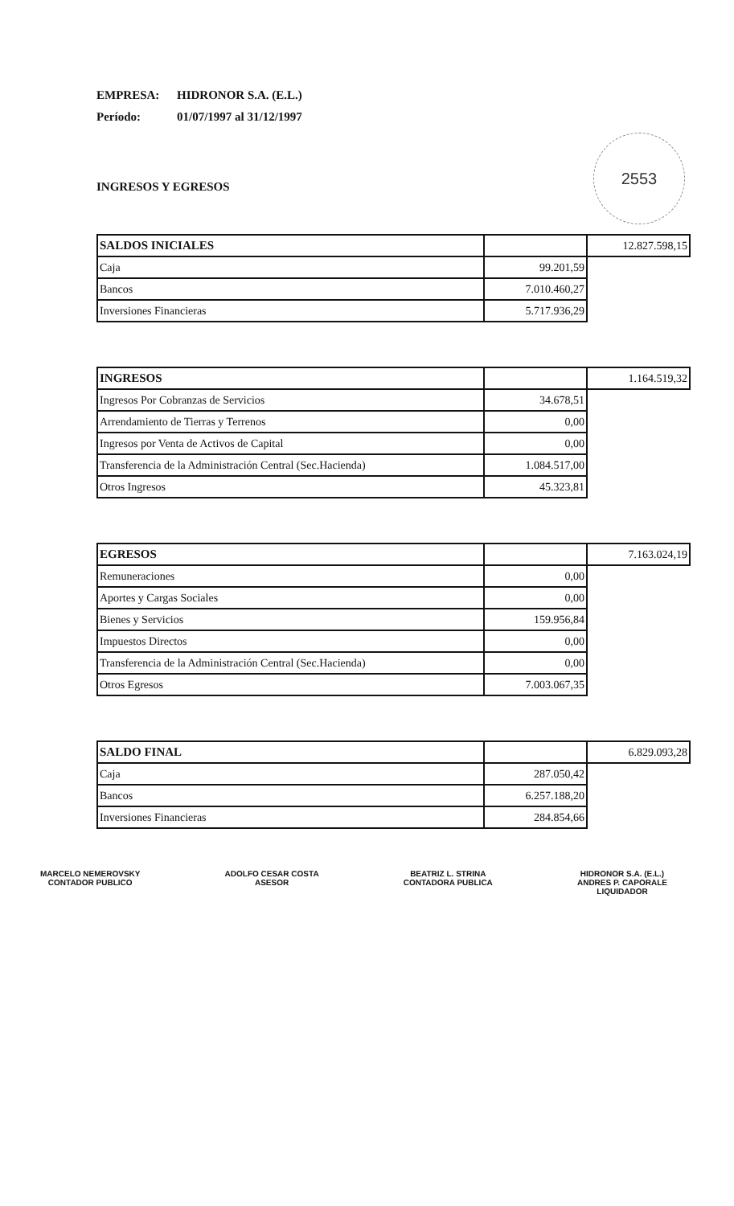EMPRESA: HIDRONOR S.A. (E.L.)
Período: 01/07/1997 al 31/12/1997
2553
INGRESOS Y EGRESOS
| SALDOS INICIALES | | 12.827.598,15 |
| Caja | 99.201,59 | |
| Bancos | 7.010.460,27 | |
| Inversiones Financieras | 5.717.936,29 | |
| INGRESOS | | 1.164.519,32 |
| Ingresos Por Cobranzas de Servicios | 34.678,51 | |
| Arrendamiento de Tierras y Terrenos | 0,00 | |
| Ingresos por Venta de Activos de Capital | 0,00 | |
| Transferencia de la Administración Central (Sec.Hacienda) | 1.084.517,00 | |
| Otros Ingresos | 45.323,81 | |
| EGRESOS | | 7.163.024,19 |
| Remuneraciones | 0,00 | |
| Aportes y Cargas Sociales | 0,00 | |
| Bienes y Servicios | 159.956,84 | |
| Impuestos Directos | 0,00 | |
| Transferencia de la Administración Central (Sec.Hacienda) | 0,00 | |
| Otros Egresos | 7.003.067,35 | |
| SALDO FINAL | | 6.829.093,28 |
| Caja | 287.050,42 | |
| Bancos | 6.257.188,20 | |
| Inversiones Financieras | 284.854,66 | |
MARCELO NEMEROVSKY
CONTADOR PUBLICO
ADOLFO CESAR COSTA
ASESOR
BEATRIZ L. STRINA
CONTADORA PUBLICA
HIDRONOR S.A. (E.L.)
ANDRES P. CAPORALE
LIQUIDADOR